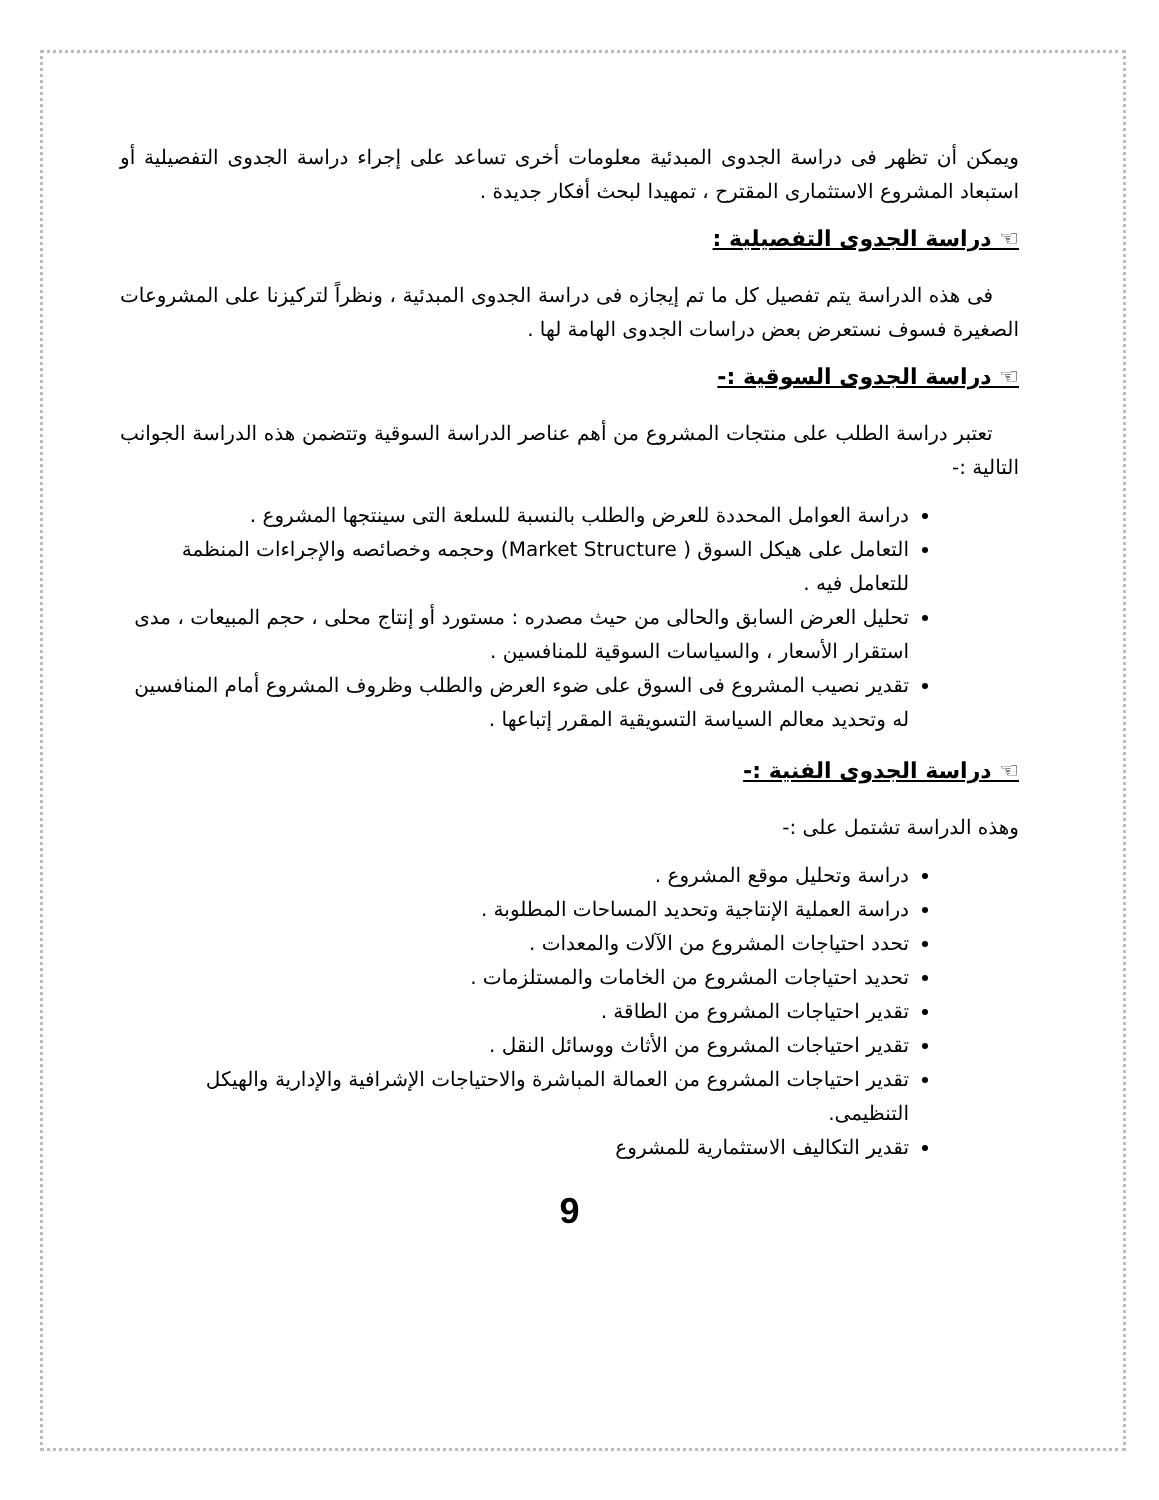ويمكن أن تظهر فى دراسة الجدوى المبدئية معلومات أخرى تساعد على إجراء دراسة الجدوى التفصيلية أو استبعاد المشروع الاستثمارى المقترح ، تمهيدا لبحث أفكار جديدة .
☜ دراسة الجدوى التفصيلية :
فى هذه الدراسة يتم تفصيل كل ما تم إيجازه فى دراسة الجدوى المبدئية ، ونظراً لتركيزنا على المشروعات الصغيرة فسوف نستعرض بعض دراسات الجدوى الهامة لها .
☜ دراسة الجدوى السوقية :-
تعتبر دراسة الطلب على منتجات المشروع من أهم عناصر الدراسة السوقية وتتضمن هذه الدراسة الجوانب التالية :-
دراسة العوامل المحددة للعرض والطلب بالنسبة للسلعة التى سينتجها المشروع .
التعامل على هيكل السوق ( Market Structure) وحجمه وخصائصه والإجراءات المنظمة للتعامل فيه .
تحليل العرض السابق والحالى من حيث مصدره : مستورد أو إنتاج محلى ، حجم المبيعات ، مدى استقرار الأسعار ، والسياسات السوقية للمنافسين .
تقدير نصيب المشروع فى السوق على ضوء العرض والطلب وظروف المشروع أمام المنافسين له وتحديد معالم السياسة التسويقية المقرر إتباعها .
☜ دراسة الجدوى الفنية :-
وهذه الدراسة تشتمل على :-
دراسة وتحليل موقع المشروع .
دراسة العملية الإنتاجية وتحديد المساحات المطلوبة .
تحدد احتياجات المشروع من الآلات والمعدات .
تحديد احتياجات المشروع من الخامات والمستلزمات .
تقدير احتياجات المشروع من الطاقة .
تقدير احتياجات المشروع من الأثاث ووسائل النقل .
تقدير احتياجات المشروع من العمالة المباشرة والاحتياجات الإشرافية والإدارية والهيكل التنظيمى.
تقدير التكاليف الاستثمارية للمشروع
9